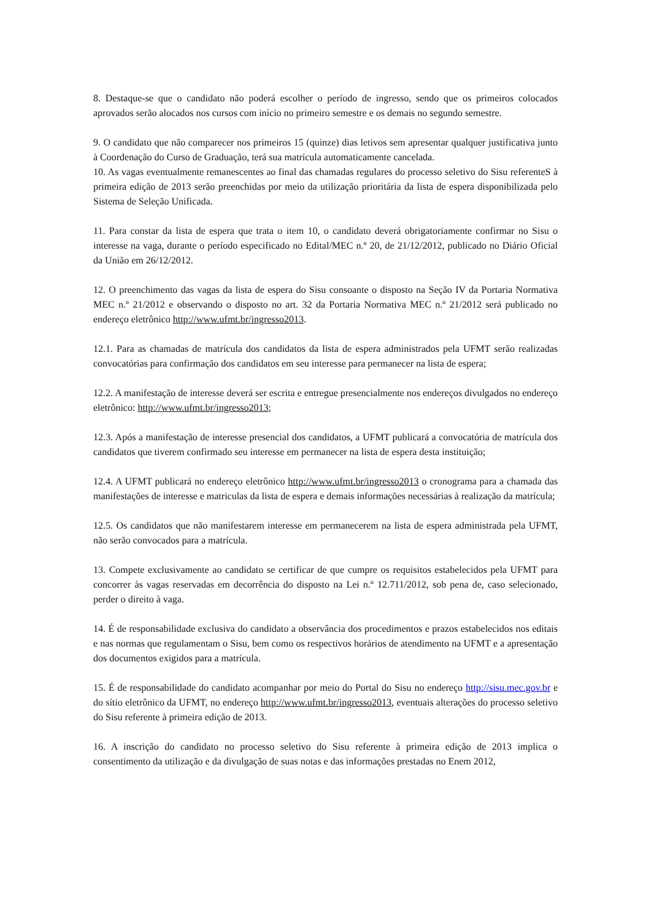8. Destaque-se que o candidato não poderá escolher o período de ingresso, sendo que os primeiros colocados aprovados serão alocados nos cursos com início no primeiro semestre e os demais no segundo semestre.
9. O candidato que não comparecer nos primeiros 15 (quinze) dias letivos sem apresentar qualquer justificativa junto à Coordenação do Curso de Graduação, terá sua matrícula automaticamente cancelada.
10. As vagas eventualmente remanescentes ao final das chamadas regulares do processo seletivo do Sisu referenteS à primeira edição de 2013 serão preenchidas por meio da utilização prioritária da lista de espera disponibilizada pelo Sistema de Seleção Unificada.
11. Para constar da lista de espera que trata o item 10, o candidato deverá obrigatoriamente confirmar no Sisu o interesse na vaga, durante o período especificado no Edital/MEC n.º 20, de 21/12/2012, publicado no Diário Oficial da União em 26/12/2012.
12. O preenchimento das vagas da lista de espera do Sisu consoante o disposto na Seção IV da Portaria Normativa MEC n.º 21/2012 e observando o disposto no art. 32 da Portaria Normativa MEC n.º 21/2012 será publicado no endereço eletrônico http://www.ufmt.br/ingresso2013.
12.1. Para as chamadas de matrícula dos candidatos da lista de espera administrados pela UFMT serão realizadas convocatórias para confirmação dos candidatos em seu interesse para permanecer na lista de espera;
12.2. A manifestação de interesse deverá ser escrita e entregue presencialmente nos endereços divulgados no endereço eletrônico: http://www.ufmt.br/ingresso2013;
12.3. Após a manifestação de interesse presencial dos candidatos, a UFMT publicará a convocatória de matrícula dos candidatos que tiverem confirmado seu interesse em permanecer na lista de espera desta instituição;
12.4. A UFMT publicará no endereço eletrônico http://www.ufmt.br/ingresso2013 o cronograma para a chamada das manifestações de interesse e matriculas da lista de espera e demais informações necessárias à realização da matrícula;
12.5. Os candidatos que não manifestarem interesse em permanecerem na lista de espera administrada pela UFMT, não serão convocados para a matrícula.
13. Compete exclusivamente ao candidato se certificar de que cumpre os requisitos estabelecidos pela UFMT para concorrer às vagas reservadas em decorrência do disposto na Lei n.º 12.711/2012, sob pena de, caso selecionado, perder o direito à vaga.
14. É de responsabilidade exclusiva do candidato a observância dos procedimentos e prazos estabelecidos nos editais e nas normas que regulamentam o Sisu, bem como os respectivos horários de atendimento na UFMT e a apresentação dos documentos exigidos para a matrícula.
15. É de responsabilidade do candidato acompanhar por meio do Portal do Sisu no endereço http://sisu.mec.gov.br e do sítio eletrônico da UFMT, no endereço http://www.ufmt.br/ingresso2013, eventuais alterações do processo seletivo do Sisu referente à primeira edição de 2013.
16. A inscrição do candidato no processo seletivo do Sisu referente à primeira edição de 2013 implica o consentimento da utilização e da divulgação de suas notas e das informações prestadas no Enem 2012,